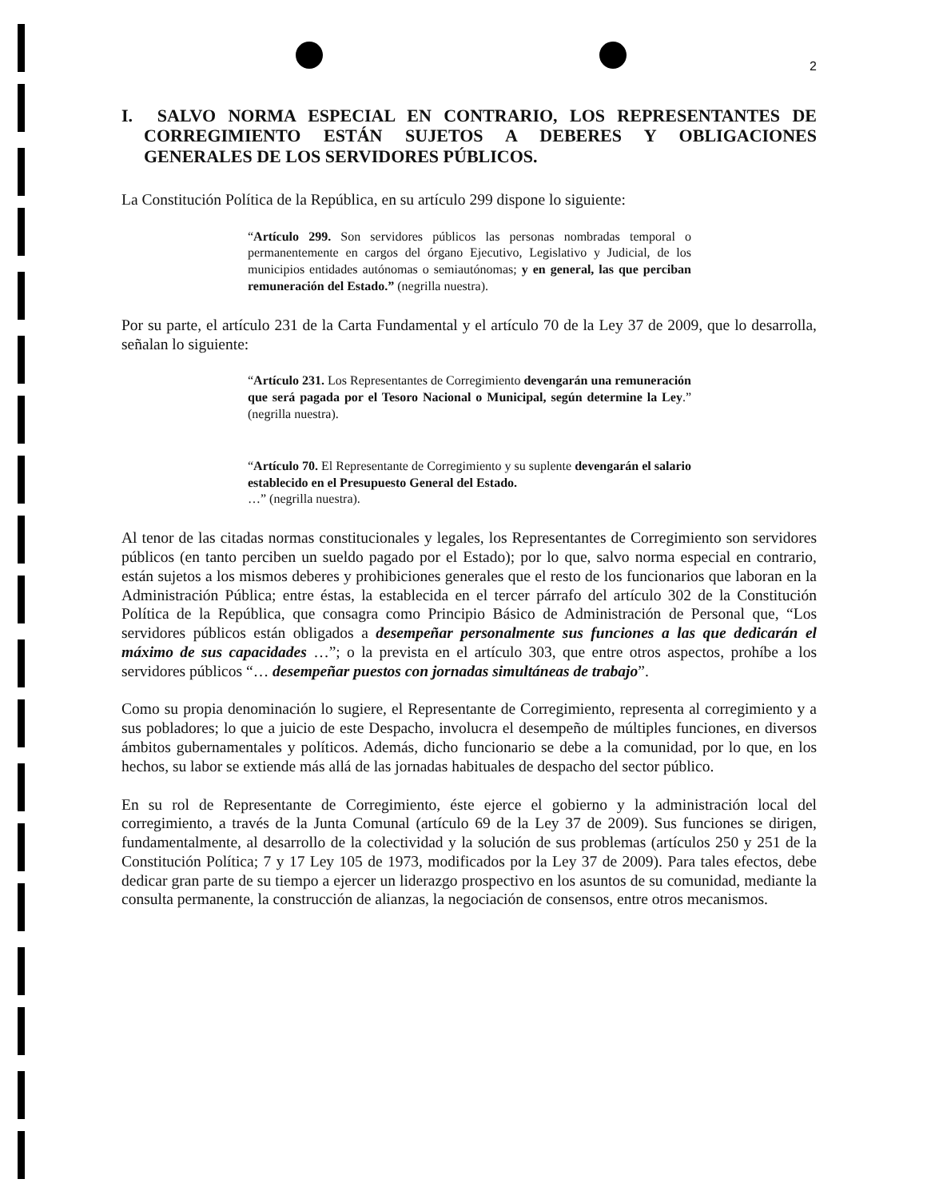2
I. SALVO NORMA ESPECIAL EN CONTRARIO, LOS REPRESENTANTES DE CORREGIMIENTO ESTÁN SUJETOS A DEBERES Y OBLIGACIONES GENERALES DE LOS SERVIDORES PÚBLICOS.
La Constitución Política de la República, en su artículo 299 dispone lo siguiente:
“Artículo 299. Son servidores públicos las personas nombradas temporal o permanentemente en cargos del órgano Ejecutivo, Legislativo y Judicial, de los municipios entidades autónomas o semiautónomas; y en general, las que perciban remuneración del Estado.” (negrilla nuestra).
Por su parte, el artículo 231 de la Carta Fundamental y el artículo 70 de la Ley 37 de 2009, que lo desarrolla, señalan lo siguiente:
“Artículo 231. Los Representantes de Corregimiento devengarán una remuneración que será pagada por el Tesoro Nacional o Municipal, según determine la Ley.” (negrilla nuestra).
“Artículo 70. El Representante de Corregimiento y su suplente devengarán el salario establecido en el Presupuesto General del Estado.
…” (negrilla nuestra).
Al tenor de las citadas normas constitucionales y legales, los Representantes de Corregimiento son servidores públicos (en tanto perciben un sueldo pagado por el Estado); por lo que, salvo norma especial en contrario, están sujetos a los mismos deberes y prohibiciones generales que el resto de los funcionarios que laboran en la Administración Pública; entre éstas, la establecida en el tercer párrafo del artículo 302 de la Constitución Política de la República, que consagra como Principio Básico de Administración de Personal que, “Los servidores públicos están obligados a desempeñar personalmente sus funciones a las que dedicarán el máximo de sus capacidades …”; o la prevista en el artículo 303, que entre otros aspectos, prohíbe a los servidores públicos “… desempeñar puestos con jornadas simultáneas de trabajo”.
Como su propia denominación lo sugiere, el Representante de Corregimiento, representa al corregimiento y a sus pobladores; lo que a juicio de este Despacho, involucra el desempeño de múltiples funciones, en diversos ámbitos gubernamentales y políticos. Además, dicho funcionario se debe a la comunidad, por lo que, en los hechos, su labor se extiende más allá de las jornadas habituales de despacho del sector público.
En su rol de Representante de Corregimiento, éste ejerce el gobierno y la administración local del corregimiento, a través de la Junta Comunal (artículo 69 de la Ley 37 de 2009). Sus funciones se dirigen, fundamentalmente, al desarrollo de la colectividad y la solución de sus problemas (artículos 250 y 251 de la Constitución Política; 7 y 17 Ley 105 de 1973, modificados por la Ley 37 de 2009). Para tales efectos, debe dedicar gran parte de su tiempo a ejercer un liderazgo prospectivo en los asuntos de su comunidad, mediante la consulta permanente, la construcción de alianzas, la negociación de consensos, entre otros mecanismos.